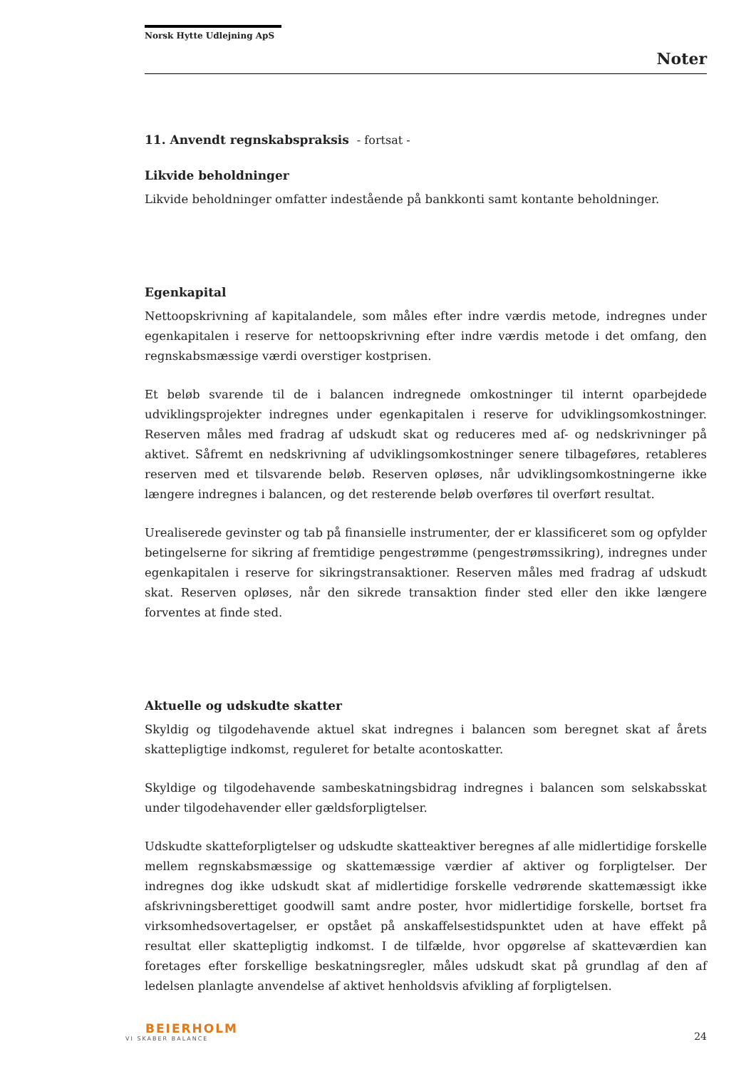Norsk Hytte Udlejning ApS
Noter
11. Anvendt regnskabspraksis - fortsat -
Likvide beholdninger
Likvide beholdninger omfatter indestående på bankkonti samt kontante beholdninger.
Egenkapital
Nettoopskrivning af kapitalandele, som måles efter indre værdis metode, indregnes under egenkapitalen i reserve for nettoopskrivning efter indre værdis metode i det omfang, den regnskabsmæssige værdi overstiger kostprisen.
Et beløb svarende til de i balancen indregnede omkostninger til internt oparbejdede udviklingsprojekter indregnes under egenkapitalen i reserve for udviklingsomkostninger. Reserven måles med fradrag af udskudt skat og reduceres med af- og nedskrivninger på aktivet. Såfremt en nedskrivning af udviklingsomkostninger senere tilbageføres, retableres reserven med et tilsvarende beløb. Reserven opløses, når udviklingsomkostningerne ikke længere indregnes i balancen, og det resterende beløb overføres til overført resultat.
Urealiserede gevinster og tab på finansielle instrumenter, der er klassificeret som og opfylder betingelserne for sikring af fremtidige pengestrømme (pengestrømssikring), indregnes under egenkapitalen i reserve for sikringstransaktioner. Reserven måles med fradrag af udskudt skat. Reserven opløses, når den sikrede transaktion finder sted eller den ikke længere forventes at finde sted.
Aktuelle og udskudte skatter
Skyldig og tilgodehavende aktuel skat indregnes i balancen som beregnet skat af årets skattepligtige indkomst, reguleret for betalte acontoskatter.
Skyldige og tilgodehavende sambeskatningsbidrag indregnes i balancen som selskabsskat under tilgodehavender eller gældsforpligtelser.
Udskudte skatteforpligtelser og udskudte skatteaktiver beregnes af alle midlertidige forskelle mellem regnskabsmæssige og skattemæssige værdier af aktiver og forpligtelser. Der indregnes dog ikke udskudt skat af midlertidige forskelle vedrørende skattemæssigt ikke afskrivningsberettiget goodwill samt andre poster, hvor midlertidige forskelle, bortset fra virksomhedsovertagelser, er opstået på anskaffelsestidspunktet uden at have effekt på resultat eller skattepligtig indkomst. I de tilfælde, hvor opgørelse af skatteværdien kan foretages efter forskellige beskatningsregler, måles udskudt skat på grundlag af den af ledelsen planlagte anvendelse af aktivet henholdsvis afvikling af forpligtelsen.
BEIERHOLM
VI SKABER BALANCE
24